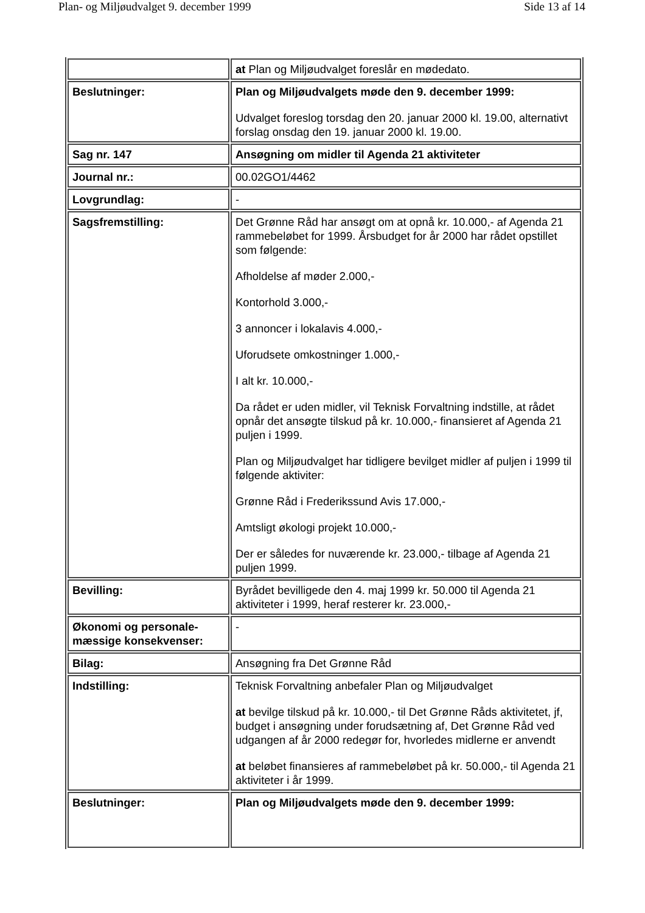Plan- og Miljøudvalget 9. december 1999 Side 13 af 14
| | at Plan og Miljøudvalget foreslår en mødedato. |
| Beslutninger: | Plan og Miljøudvalgets møde den 9. december 1999: Udvalget foreslog torsdag den 20. januar 2000 kl. 19.00, alternativt forslag onsdag den 19. januar 2000 kl. 19.00. |
| Sag nr. 147 | Ansøgning om midler til Agenda 21 aktiviteter |
| Journal nr.: | 00.02GO1/4462 |
| Lovgrundlag: | - |
| Sagsfremstilling: | Det Grønne Råd har ansøgt om at opnå kr. 10.000,- af Agenda 21 rammebeløbet for 1999. Årsbudget for år 2000 har rådet opstillet som følgende: Afholdelse af møder 2.000,- Kontorhold 3.000,- 3 annoncer i lokalavis 4.000,- Uforudsete omkostninger 1.000,- I alt kr. 10.000,- Da rådet er uden midler, vil Teknisk Forvaltning indstille, at rådet opnår det ansøgte tilskud på kr. 10.000,- finansieret af Agenda 21 puljen i 1999. Plan og Miljøudvalget har tidligere bevilget midler af puljen i 1999 til følgende aktiviter: Grønne Råd i Frederikssund Avis 17.000,- Amtsligt økologi projekt 10.000,- Der er således for nuværende kr. 23.000,- tilbage af Agenda 21 puljen 1999. |
| Bevilling: | Byrådet bevilligede den 4. maj 1999 kr. 50.000 til Agenda 21 aktiviteter i 1999, heraf resterer kr. 23.000,- |
| Økonomi og personale-mæssige konsekvenser: | - |
| Bilag: | Ansøgning fra Det Grønne Råd |
| Indstilling: | Teknisk Forvaltning anbefaler Plan og Miljøudvalget at bevilge tilskud på kr. 10.000,- til Det Grønne Råds aktivitetet, jf, budget i ansøgning under forudsætning af, Det Grønne Råd ved udgangen af år 2000 redegør for, hvorledes midlerne er anvendt at beløbet finansieres af rammebeløbet på kr. 50.000,- til Agenda 21 aktiviteter i år 1999. |
| Beslutninger: | Plan og Miljøudvalgets møde den 9. december 1999: |